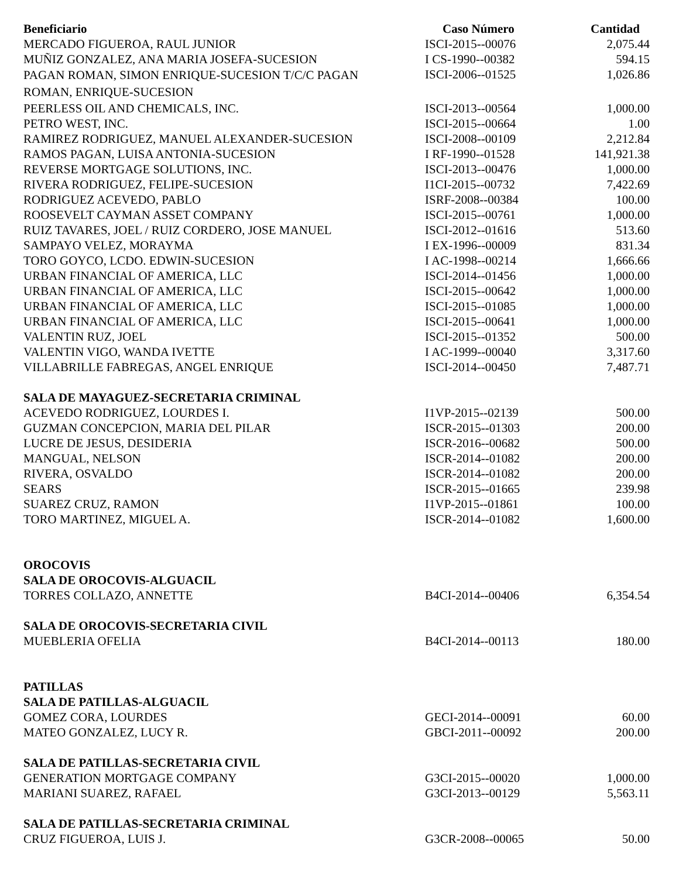| Beneficiario | Caso Número | Cantidad |
| --- | --- | --- |
| MERCADO FIGUEROA, RAUL JUNIOR | ISCI-2015--00076 | 2,075.44 |
| MUÑIZ GONZALEZ, ANA MARIA JOSEFA-SUCESION | I CS-1990--00382 | 594.15 |
| PAGAN ROMAN, SIMON ENRIQUE-SUCESION T/C/C PAGAN ROMAN, ENRIQUE-SUCESION | ISCI-2006--01525 | 1,026.86 |
| PEERLESS OIL AND CHEMICALS, INC. | ISCI-2013--00564 | 1,000.00 |
| PETRO WEST, INC. | ISCI-2015--00664 | 1.00 |
| RAMIREZ RODRIGUEZ, MANUEL ALEXANDER-SUCESION | ISCI-2008--00109 | 2,212.84 |
| RAMOS PAGAN, LUISA ANTONIA-SUCESION | I RF-1990--01528 | 141,921.38 |
| REVERSE MORTGAGE SOLUTIONS, INC. | ISCI-2013--00476 | 1,000.00 |
| RIVERA RODRIGUEZ, FELIPE-SUCESION | I1CI-2015--00732 | 7,422.69 |
| RODRIGUEZ ACEVEDO, PABLO | ISRF-2008--00384 | 100.00 |
| ROOSEVELT CAYMAN ASSET COMPANY | ISCI-2015--00761 | 1,000.00 |
| RUIZ TAVARES, JOEL / RUIZ CORDERO, JOSE MANUEL | ISCI-2012--01616 | 513.60 |
| SAMPAYO VELEZ, MORAYMA | I EX-1996--00009 | 831.34 |
| TORO GOYCO, LCDO. EDWIN-SUCESION | I AC-1998--00214 | 1,666.66 |
| URBAN FINANCIAL OF AMERICA, LLC | ISCI-2014--01456 | 1,000.00 |
| URBAN FINANCIAL OF AMERICA, LLC | ISCI-2015--00642 | 1,000.00 |
| URBAN FINANCIAL OF AMERICA, LLC | ISCI-2015--01085 | 1,000.00 |
| URBAN FINANCIAL OF AMERICA, LLC | ISCI-2015--00641 | 1,000.00 |
| VALENTIN RUZ, JOEL | ISCI-2015--01352 | 500.00 |
| VALENTIN VIGO, WANDA IVETTE | I AC-1999--00040 | 3,317.60 |
| VILLABRILLE FABREGAS, ANGEL ENRIQUE | ISCI-2014--00450 | 7,487.71 |
| SALA DE MAYAGUEZ-SECRETARIA CRIMINAL | | |
| ACEVEDO RODRIGUEZ, LOURDES I. | I1VP-2015--02139 | 500.00 |
| GUZMAN CONCEPCION, MARIA DEL PILAR | ISCR-2015--01303 | 200.00 |
| LUCRE DE JESUS, DESIDERIA | ISCR-2016--00682 | 500.00 |
| MANGUAL, NELSON | ISCR-2014--01082 | 200.00 |
| RIVERA, OSVALDO | ISCR-2014--01082 | 200.00 |
| SEARS | ISCR-2015--01665 | 239.98 |
| SUAREZ CRUZ, RAMON | I1VP-2015--01861 | 100.00 |
| TORO MARTINEZ, MIGUEL A. | ISCR-2014--01082 | 1,600.00 |
| OROCOVIS | | |
| SALA DE OROCOVIS-ALGUACIL | | |
| TORRES COLLAZO, ANNETTE | B4CI-2014--00406 | 6,354.54 |
| SALA DE OROCOVIS-SECRETARIA CIVIL | | |
| MUEBLERIA OFELIA | B4CI-2014--00113 | 180.00 |
| PATILLAS | | |
| SALA DE PATILLAS-ALGUACIL | | |
| GOMEZ CORA, LOURDES | GECI-2014--00091 | 60.00 |
| MATEO GONZALEZ, LUCY R. | GBCI-2011--00092 | 200.00 |
| SALA DE PATILLAS-SECRETARIA CIVIL | | |
| GENERATION MORTGAGE COMPANY | G3CI-2015--00020 | 1,000.00 |
| MARIANI SUAREZ, RAFAEL | G3CI-2013--00129 | 5,563.11 |
| SALA DE PATILLAS-SECRETARIA CRIMINAL | | |
| CRUZ FIGUEROA, LUIS J. | G3CR-2008--00065 | 50.00 |